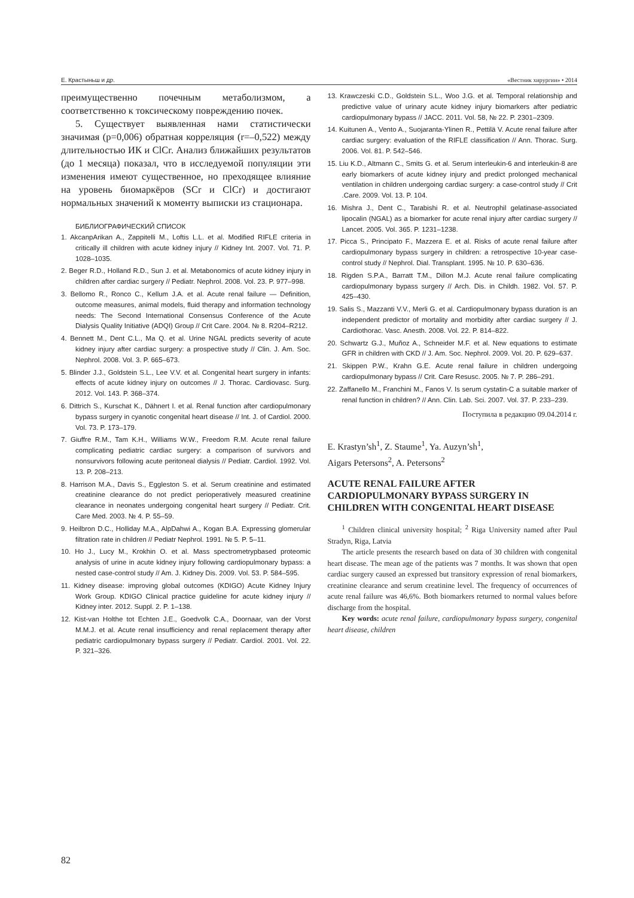Е. Крастыньш и др. «Вестник хирургии» • 2014
преимущественно почечным метаболизмом, а соответственно к токсическому повреждению почек.
5. Существует выявленная нами статистически значимая (р=0,006) обратная корреляция (r=–0,522) между длительностью ИК и ClCr. Анализ ближайших результатов (до 1 месяца) показал, что в исследуемой популяции эти изменения имеют существенное, но преходящее влияние на уровень биомаркёров (SCr и ClCr) и достигают нормальных значений к моменту выписки из стационара.
БИБЛИОГРАФИЧЕСКИЙ СПИСОК
1. AkcanpArikan A., Zappitelli M., Loftis L.L. et al. Modified RIFLE criteria in critically ill children with acute kidney injury // Kidney Int. 2007. Vol. 71. P. 1028–1035.
2. Beger R.D., Holland R.D., Sun J. et al. Metabonomics of acute kidney injury in children after cardiac surgery // Pediatr. Nephrol. 2008. Vol. 23. P. 977–998.
3. Bellomo R., Ronco C., Kellum J.A. et al. Acute renal failure — Definition, outcome measures, animal models, fluid therapy and information technology needs: The Second International Consensus Conference of the Acute Dialysis Quality Initiative (ADQI) Group // Crit Care. 2004. № 8. R204–R212.
4. Bennett M., Dent C.L., Ma Q. et al. Urine NGAL predicts severity of acute kidney injury after cardiac surgery: a prospective study // Clin. J. Am. Soc. Nephrol. 2008. Vol. 3. P. 665–673.
5. Blinder J.J., Goldstein S.L., Lee V.V. et al. Congenital heart surgery in infants: effects of acute kidney injury on outcomes // J. Thorac. Cardiovasc. Surg. 2012. Vol. 143. P. 368–374.
6. Dittrich S., Kurschat K., Dähnert I. et al. Renal function after cardiopulmonary bypass surgery in cyanotic congenital heart disease // Int. J. of Cardiol. 2000. Vol. 73. P. 173–179.
7. Giuffre R.M., Tam K.H., Williams W.W., Freedom R.M. Acute renal failure complicating pediatric cardiac surgery: a comparison of survivors and nonsurvivors following acute peritoneal dialysis // Pediatr. Cardiol. 1992. Vol. 13. P. 208–213.
8. Harrison M.A., Davis S., Eggleston S. et al. Serum creatinine and estimated creatinine clearance do not predict perioperatively measured creatinine clearance in neonates undergoing congenital heart surgery // Pediatr. Crit. Care Med. 2003. № 4. P. 55–59.
9. Heilbron D.C., Holliday M.A., AlpDahwi A., Kogan B.A. Expressing glomerular filtration rate in children // Pediatr Nephrol. 1991. № 5. P. 5–11.
10. Ho J., Lucy M., Krokhin O. et al. Mass spectrometrypbased proteomic analysis of urine in acute kidney injury following cardiopulmonary bypass: a nested case-control study // Am. J. Kidney Dis. 2009. Vol. 53. P. 584–595.
11. Kidney disease: improving global outcomes (KDIGO) Acute Kidney Injury Work Group. KDIGO Clinical practice guideline for acute kidney injury // Kidney inter. 2012. Suppl. 2. P. 1–138.
12. Kist-van Holthe tot Echten J.E., Goedvolk C.A., Doornaar, van der Vorst M.M.J. et al. Acute renal insufficiency and renal replacement therapy after pediatric cardiopulmonary bypass surgery // Pediatr. Cardiol. 2001. Vol. 22. P. 321–326.
13. Krawczeski C.D., Goldstein S.L., Woo J.G. et al. Temporal relationship and predictive value of urinary acute kidney injury biomarkers after pediatric cardiopulmonary bypass // JACC. 2011. Vol. 58, № 22. P. 2301–2309.
14. Kuitunen A., Vento A., Suojaranta-Ylinen R., Pettilä V. Acute renal failure after cardiac surgery: evaluation of the RIFLE classification // Ann. Thorac. Surg. 2006. Vol. 81. P. 542–546.
15. Liu K.D., Altmann C., Smits G. et al. Serum interleukin-6 and interleukin-8 are early biomarkers of acute kidney injury and predict prolonged mechanical ventilation in children undergoing cardiac surgery: a case-control study // Crit .Care. 2009. Vol. 13. P. 104.
16. Mishra J., Dent C., Tarabishi R. et al. Neutrophil gelatinase-associated lipocalin (NGAL) as a biomarker for acute renal injury after cardiac surgery // Lancet. 2005. Vol. 365. P. 1231–1238.
17. Picca S., Principato F., Mazzera E. et al. Risks of acute renal failure after cardiopulmonary bypass surgery in children: a retrospective 10-year case-control study // Nephrol. Dial. Transplant. 1995. № 10. P. 630–636.
18. Rigden S.P.A., Barratt T.M., Dillon M.J. Acute renal failure complicating cardiopulmonary bypass surgery // Arch. Dis. in Childh. 1982. Vol. 57. P. 425–430.
19. Salis S., Mazzanti V.V., Merli G. et al. Cardiopulmonary bypass duration is an independent predictor of mortality and morbidity after cardiac surgery // J. Cardiothorac. Vasc. Anesth. 2008. Vol. 22. P. 814–822.
20. Schwartz G.J., Muñoz A., Schneider M.F. et al. New equations to estimate GFR in children with CKD // J. Am. Soc. Nephrol. 2009. Vol. 20. P. 629–637.
21. Skippen P.W., Krahn G.E. Acute renal failure in children undergoing cardiopulmonary bypass // Crit. Care Resusc. 2005. № 7. P. 286–291.
22. Zaffanello M., Franchini M., Fanos V. Is serum cystatin-C a suitable marker of renal function in children? // Ann. Clin. Lab. Sci. 2007. Vol. 37. P. 233–239.
Поступила в редакцию 09.04.2014 г.
E. Krastyn’sh<sup>1</sup>, Z. Staume<sup>1</sup>, Ya. Auzyn’sh<sup>1</sup>,
Aigars Petersons<sup>2</sup>, A. Petersons<sup>2</sup>
ACUTE RENAL FAILURE AFTER CARDIOPULMONARY BYPASS SURGERY IN CHILDREN WITH CONGENITAL HEART DISEASE
<sup>1</sup> Children clinical university hospital; <sup>2</sup> Riga University named after Paul Stradyn, Riga, Latvia
The article presents the research based on data of 30 children with congenital heart disease. The mean age of the patients was 7 months. It was shown that open cardiac surgery caused an expressed but transitory expression of renal biomarkers, creatinine clearance and serum creatinine level. The frequency of occurrences of acute renal failure was 46,6%. Both biomarkers returned to normal values before discharge from the hospital.
Key words: acute renal failure, cardiopulmonary bypass surgery, congenital heart disease, children
82